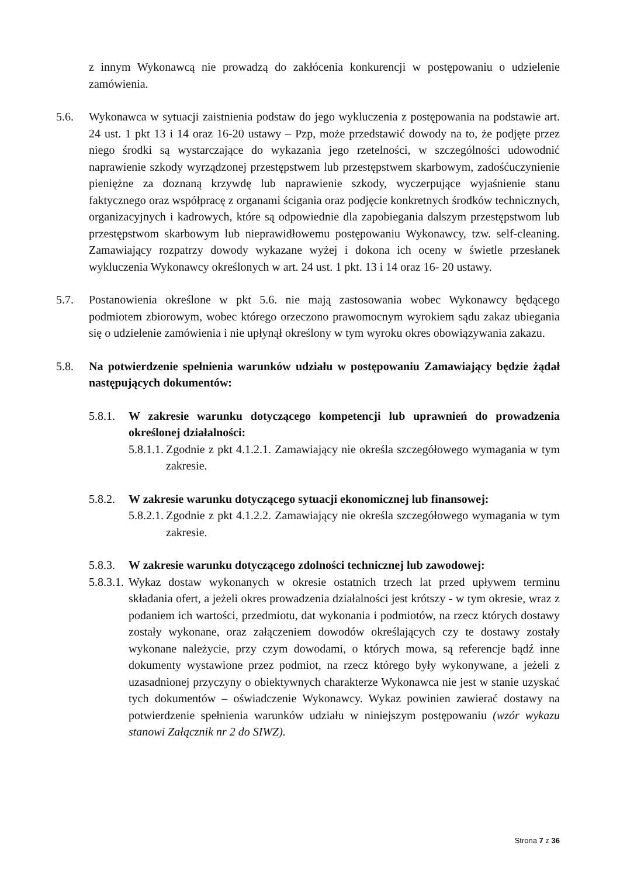z innym Wykonawcą nie prowadzą do zakłócenia konkurencji w postępowaniu o udzielenie zamówienia.
5.6. Wykonawca w sytuacji zaistnienia podstaw do jego wykluczenia z postępowania na podstawie art. 24 ust. 1 pkt 13 i 14 oraz 16-20 ustawy – Pzp, może przedstawić dowody na to, że podjęte przez niego środki są wystarczające do wykazania jego rzetelności, w szczególności udowodnić naprawienie szkody wyrządzonej przestępstwem lub przestępstwem skarbowym, zadośćuczynienie pieniężne za doznaną krzywdę lub naprawienie szkody, wyczerpujące wyjaśnienie stanu faktycznego oraz współpracę z organami ścigania oraz podjęcie konkretnych środków technicznych, organizacyjnych i kadrowych, które są odpowiednie dla zapobiegania dalszym przestępstwom lub przestępstwom skarbowym lub nieprawidłowemu postępowaniu Wykonawcy, tzw. self-cleaning. Zamawiający rozpatrzy dowody wykazane wyżej i dokona ich oceny w świetle przesłanek wykluczenia Wykonawcy określonych w art. 24 ust. 1 pkt. 13 i 14 oraz 16- 20 ustawy.
5.7. Postanowienia określone w pkt 5.6. nie mają zastosowania wobec Wykonawcy będącego podmiotem zbiorowym, wobec którego orzeczono prawomocnym wyrokiem sądu zakaz ubiegania się o udzielenie zamówienia i nie upłynął określony w tym wyroku okres obowiązywania zakazu.
5.8. Na potwierdzenie spełnienia warunków udziału w postępowaniu Zamawiający będzie żądał następujących dokumentów:
5.8.1.
W zakresie warunku dotyczącego kompetencji lub uprawnień do prowadzenia określonej działalności:
5.8.1.1.
Zgodnie z pkt 4.1.2.1. Zamawiający nie określa szczegółowego wymagania w tym zakresie.
5.8.2.
W zakresie warunku dotyczącego sytuacji ekonomicznej lub finansowej:
5.8.2.1.
Zgodnie z pkt 4.1.2.2. Zamawiający nie określa szczegółowego wymagania w tym zakresie.
5.8.3.
W zakresie warunku dotyczącego zdolności technicznej lub zawodowej:
5.8.3.1.
Wykaz dostaw wykonanych w okresie ostatnich trzech lat przed upływem terminu składania ofert, a jeżeli okres prowadzenia działalności jest krótszy - w tym okresie, wraz z podaniem ich wartości, przedmiotu, dat wykonania i podmiotów, na rzecz których dostawy zostały wykonane, oraz załączeniem dowodów określających czy te dostawy zostały wykonane należycie, przy czym dowodami, o których mowa, są referencje bądź inne dokumenty wystawione przez podmiot, na rzecz którego były wykonywane, a jeżeli z uzasadnionej przyczyny o obiektywnych charakterze Wykonawca nie jest w stanie uzyskać tych dokumentów – oświadczenie Wykonawcy. Wykaz powinien zawierać dostawy na potwierdzenie spełnienia warunków udziału w niniejszym postępowaniu (wzór wykazu stanowi Załącznik nr 2 do SIWZ).
Strona 7 z 36